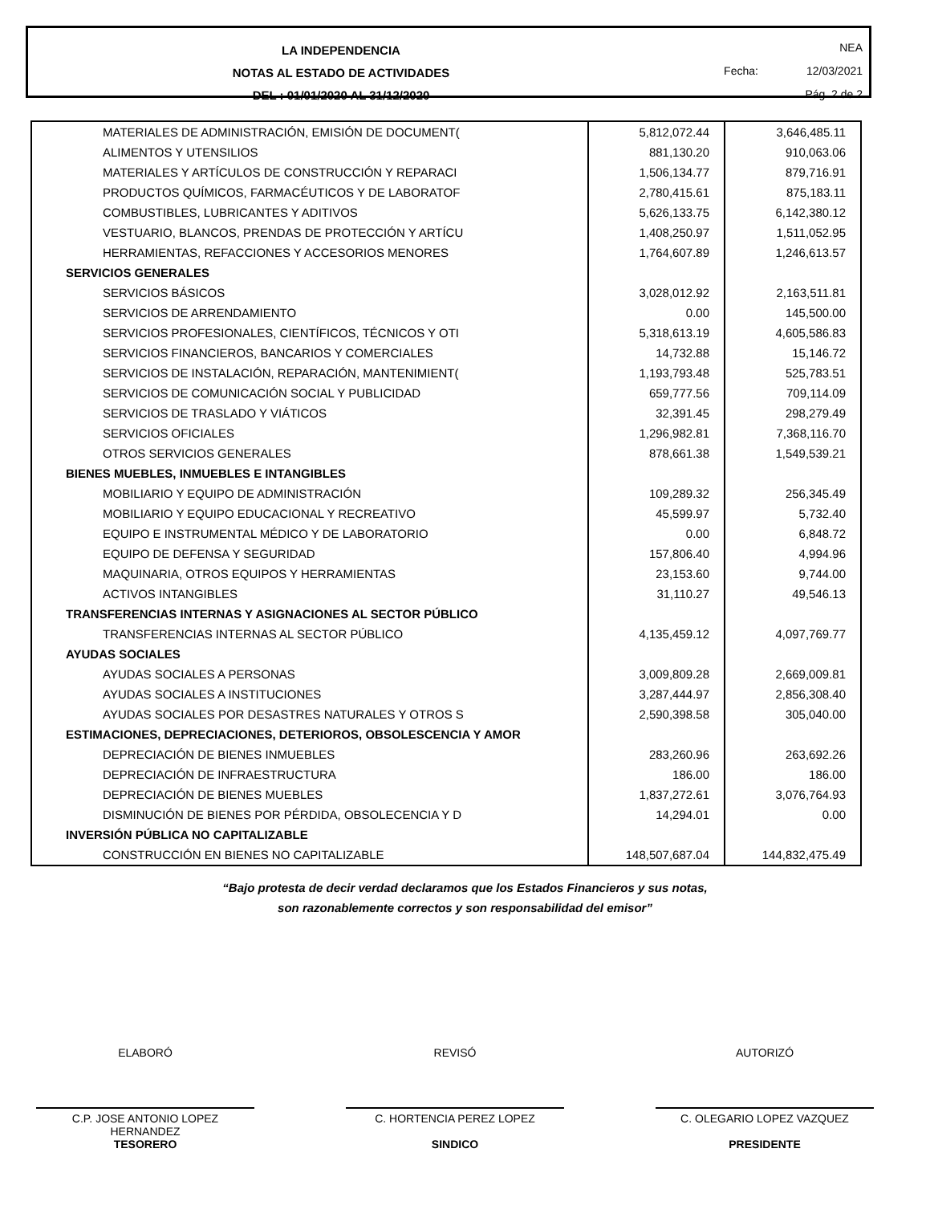LA INDEPENDENCIA
NOTAS AL ESTADO DE ACTIVIDADES
DEL : 01/01/2020 AL 31/12/2020
NEA
Fecha: 12/03/2021
Pág. 2 de 2
| MATERIALES DE ADMINISTRACIÓN, EMISIÓN DE DOCUMENT( | 5,812,072.44 | 3,646,485.11 |
| ALIMENTOS Y UTENSILIOS | 881,130.20 | 910,063.06 |
| MATERIALES Y ARTÍCULOS DE CONSTRUCCIÓN Y REPARACI | 1,506,134.77 | 879,716.91 |
| PRODUCTOS QUÍMICOS, FARMACÉUTICOS Y DE LABORATOF | 2,780,415.61 | 875,183.11 |
| COMBUSTIBLES, LUBRICANTES Y ADITIVOS | 5,626,133.75 | 6,142,380.12 |
| VESTUARIO, BLANCOS, PRENDAS DE PROTECCIÓN Y ARTÍCU | 1,408,250.97 | 1,511,052.95 |
| HERRAMIENTAS, REFACCIONES Y ACCESORIOS MENORES | 1,764,607.89 | 1,246,613.57 |
| SERVICIOS GENERALES | | |
| SERVICIOS BÁSICOS | 3,028,012.92 | 2,163,511.81 |
| SERVICIOS DE ARRENDAMIENTO | 0.00 | 145,500.00 |
| SERVICIOS PROFESIONALES, CIENTÍFICOS, TÉCNICOS Y OTI | 5,318,613.19 | 4,605,586.83 |
| SERVICIOS FINANCIEROS, BANCARIOS Y COMERCIALES | 14,732.88 | 15,146.72 |
| SERVICIOS DE INSTALACIÓN, REPARACIÓN, MANTENIMIENT( | 1,193,793.48 | 525,783.51 |
| SERVICIOS DE COMUNICACIÓN SOCIAL Y PUBLICIDAD | 659,777.56 | 709,114.09 |
| SERVICIOS DE TRASLADO Y VIÁTICOS | 32,391.45 | 298,279.49 |
| SERVICIOS OFICIALES | 1,296,982.81 | 7,368,116.70 |
| OTROS SERVICIOS GENERALES | 878,661.38 | 1,549,539.21 |
| BIENES MUEBLES, INMUEBLES E INTANGIBLES | | |
| MOBILIARIO Y EQUIPO DE ADMINISTRACIÓN | 109,289.32 | 256,345.49 |
| MOBILIARIO Y EQUIPO EDUCACIONAL Y RECREATIVO | 45,599.97 | 5,732.40 |
| EQUIPO E INSTRUMENTAL MÉDICO Y DE LABORATORIO | 0.00 | 6,848.72 |
| EQUIPO DE DEFENSA Y SEGURIDAD | 157,806.40 | 4,994.96 |
| MAQUINARIA, OTROS EQUIPOS Y HERRAMIENTAS | 23,153.60 | 9,744.00 |
| ACTIVOS INTANGIBLES | 31,110.27 | 49,546.13 |
| TRANSFERENCIAS INTERNAS Y ASIGNACIONES AL SECTOR PÚBLICO | | |
| TRANSFERENCIAS INTERNAS AL SECTOR PÚBLICO | 4,135,459.12 | 4,097,769.77 |
| AYUDAS SOCIALES | | |
| AYUDAS SOCIALES A PERSONAS | 3,009,809.28 | 2,669,009.81 |
| AYUDAS SOCIALES A INSTITUCIONES | 3,287,444.97 | 2,856,308.40 |
| AYUDAS SOCIALES POR DESASTRES NATURALES Y OTROS S | 2,590,398.58 | 305,040.00 |
| ESTIMACIONES, DEPRECIACIONES, DETERIOROS, OBSOLESCENCIA Y AMOR | | |
| DEPRECIACIÓN DE BIENES INMUEBLES | 283,260.96 | 263,692.26 |
| DEPRECIACIÓN DE INFRAESTRUCTURA | 186.00 | 186.00 |
| DEPRECIACIÓN DE BIENES MUEBLES | 1,837,272.61 | 3,076,764.93 |
| DISMINUCIÓN DE BIENES POR PÉRDIDA, OBSOLECENCIA Y D | 14,294.01 | 0.00 |
| INVERSIÓN PÚBLICA NO CAPITALIZABLE | | |
| CONSTRUCCIÓN EN BIENES NO CAPITALIZABLE | 148,507,687.04 | 144,832,475.49 |
“Bajo protesta de decir verdad declaramos que los Estados Financieros y sus notas,
son razonablemente correctos y son responsabilidad del emisor”
ELABORÓ
C.P. JOSE ANTONIO LOPEZ
HERNANDEZ
TESORERO
REVISÓ
C. HORTENCIA PEREZ LOPEZ
SINDICO
AUTORIZÓ
C. OLEGARIO LOPEZ VAZQUEZ
PRESIDENTE